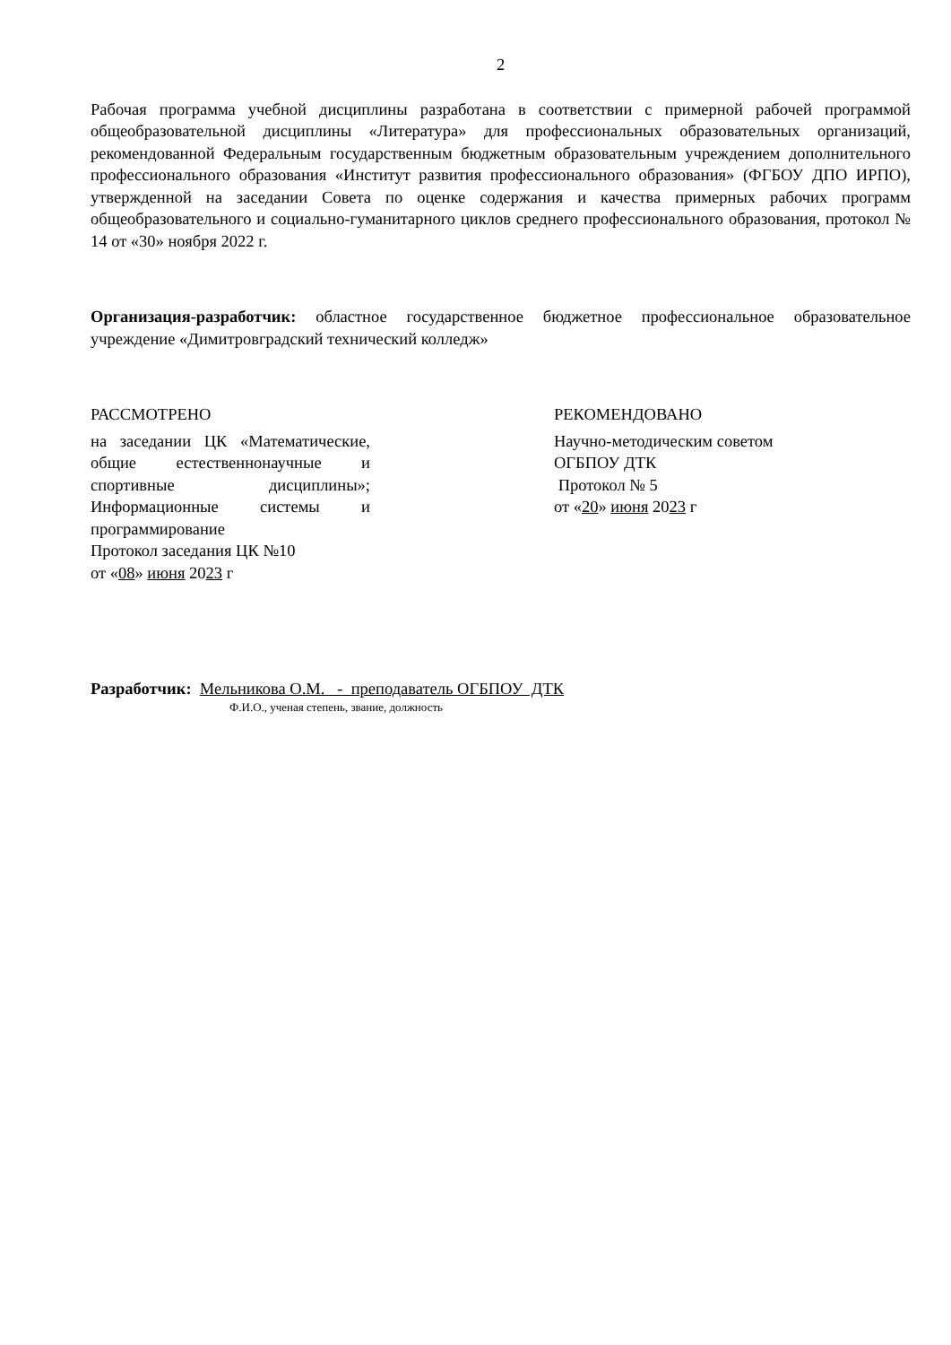2
Рабочая программа учебной дисциплины разработана в соответствии с примерной рабочей программой общеобразовательной дисциплины «Литература» для профессиональных образовательных организаций, рекомендованной Федеральным государственным бюджетным образовательным учреждением дополнительного профессионального образования «Институт развития профессионального образования» (ФГБОУ ДПО ИРПО), утвержденной на заседании Совета по оценке содержания и качества примерных рабочих программ общеобразовательного и социально-гуманитарного циклов среднего профессионального образования, протокол № 14 от «30» ноября 2022 г.
Организация-разработчик: областное государственное бюджетное профессиональное образовательное учреждение «Димитровградский технический колледж»
РАССМОТРЕНО
на заседании ЦК «Математические, общие естественнонаучные и спортивные дисциплины»; Информационные системы и программирование
Протокол заседания ЦК №10
от «08» июня 2023 г
РЕКОМЕНДОВАНО
Научно-методическим советом
ОГБПОУ ДТК
Протокол № 5
от «20» июня 2023 г
Разработчик: Мельникова О.М. - преподаватель ОГБПОУ ДТК
Ф.И.О., ученая степень, звание, должность